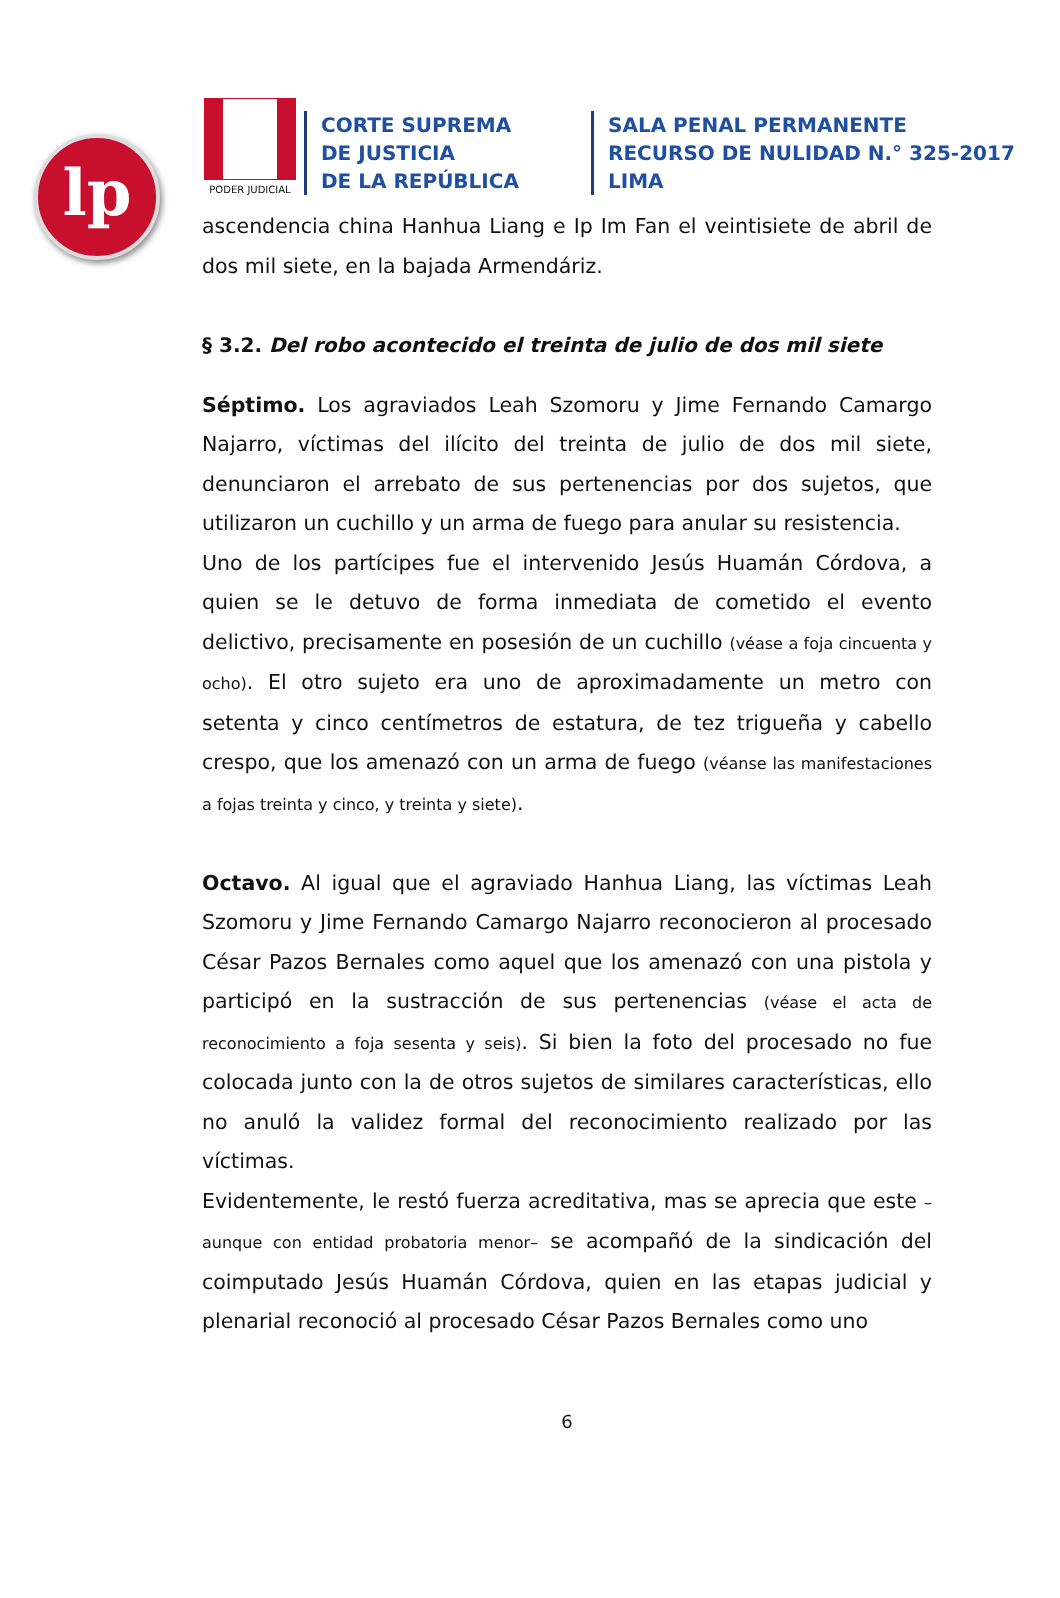lp
PODER JUDICIAL
CORTE SUPREMA
DE JUSTICIA
DE LA REPÚBLICA
SALA PENAL PERMANENTE
RECURSO DE NULIDAD N.° 325-2017
LIMA
ascendencia china Hanhua Liang e Ip Im Fan el veintisiete de abril de dos mil siete, en la bajada Armendáriz.
§ 3.2. Del robo acontecido el treinta de julio de dos mil siete
Séptimo. Los agraviados Leah Szomoru y Jime Fernando Camargo Najarro, víctimas del ilícito del treinta de julio de dos mil siete, denunciaron el arrebato de sus pertenencias por dos sujetos, que utilizaron un cuchillo y un arma de fuego para anular su resistencia.
Uno de los partícipes fue el intervenido Jesús Huamán Córdova, a quien se le detuvo de forma inmediata de cometido el evento delictivo, precisamente en posesión de un cuchillo (véase a foja cincuenta y ocho). El otro sujeto era uno de aproximadamente un metro con setenta y cinco centímetros de estatura, de tez trigueña y cabello crespo, que los amenazó con un arma de fuego (véanse las manifestaciones a fojas treinta y cinco, y treinta y siete).
Octavo. Al igual que el agraviado Hanhua Liang, las víctimas Leah Szomoru y Jime Fernando Camargo Najarro reconocieron al procesado César Pazos Bernales como aquel que los amenazó con una pistola y participó en la sustracción de sus pertenencias (véase el acta de reconocimiento a foja sesenta y seis). Si bien la foto del procesado no fue colocada junto con la de otros sujetos de similares características, ello no anuló la validez formal del reconocimiento realizado por las víctimas.
Evidentemente, le restó fuerza acreditativa, mas se aprecia que este –aunque con entidad probatoria menor– se acompañó de la sindicación del coimputado Jesús Huamán Córdova, quien en las etapas judicial y plenarial reconoció al procesado César Pazos Bernales como uno
6